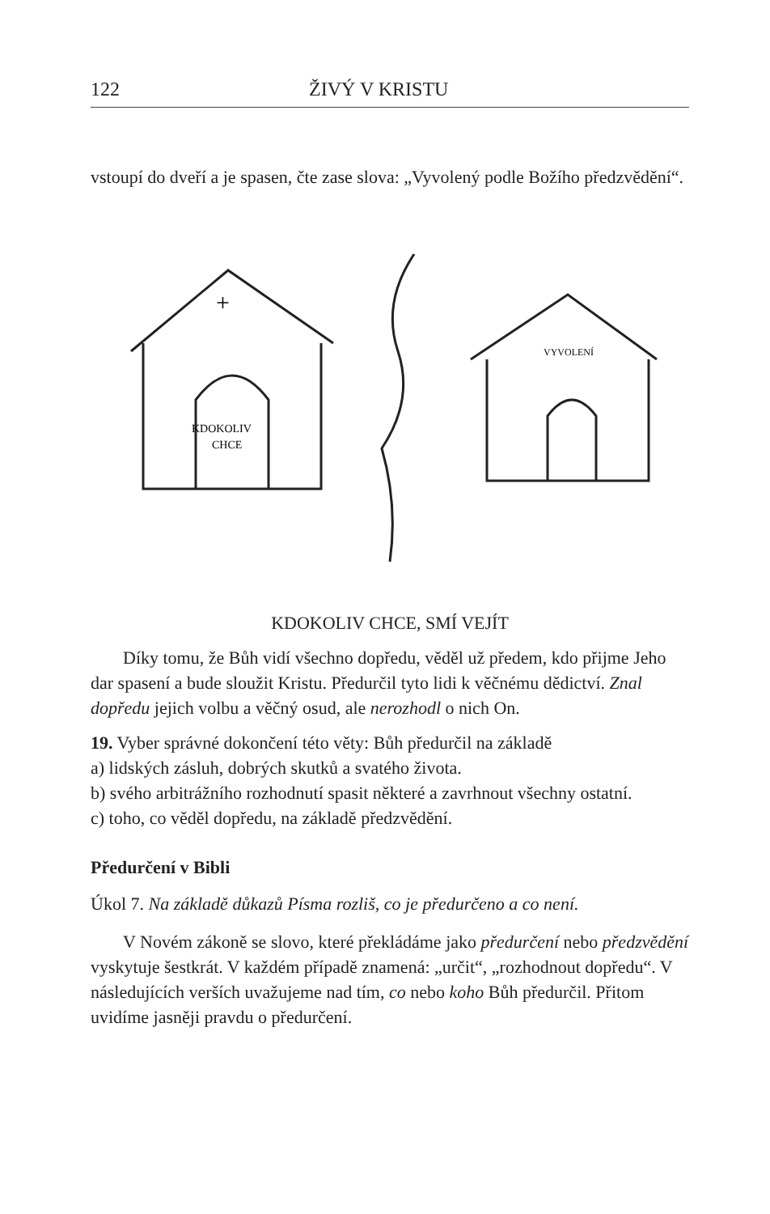122 ŽIVÝ V KRISTU
vstoupí do dveří a je spasen, čte zase slova: „Vyvolený podle Božího předzvědění“.
+
KDOKOLIV
CHCE
VYVOLENÍ
KDOKOLIV CHCE, SMÍ VEJÍT
Díky tomu, že Bůh vidí všechno dopředu, věděl už předem, kdo přijme Jeho dar spasení a bude sloužit Kristu. Předurčil tyto lidi k věčnému dědictví. Znal dopředu jejich volbu a věčný osud, ale nerozhodl o nich On.
19. Vyber správné dokončení této věty: Bůh předurčil na základě
a) lidských zásluh, dobrých skutků a svatého života.
b) svého arbitrážního rozhodnutí spasit některé a zavrhnout všechny ostatní.
c) toho, co věděl dopředu, na základě předzvědění.
Předurčení v Bibli
Úkol 7. Na základě důkazů Písma rozliš, co je předurčeno a co není.
V Novém zákoně se slovo, které překládáme jako předurčení nebo předzvědění vyskytuje šestkrát. V každém případě znamená: „určit“, „rozhodnout dopředu“. V následujících verších uvažujeme nad tím, co nebo koho Bůh předurčil. Přitom uvidíme jasněji pravdu o předurčení.